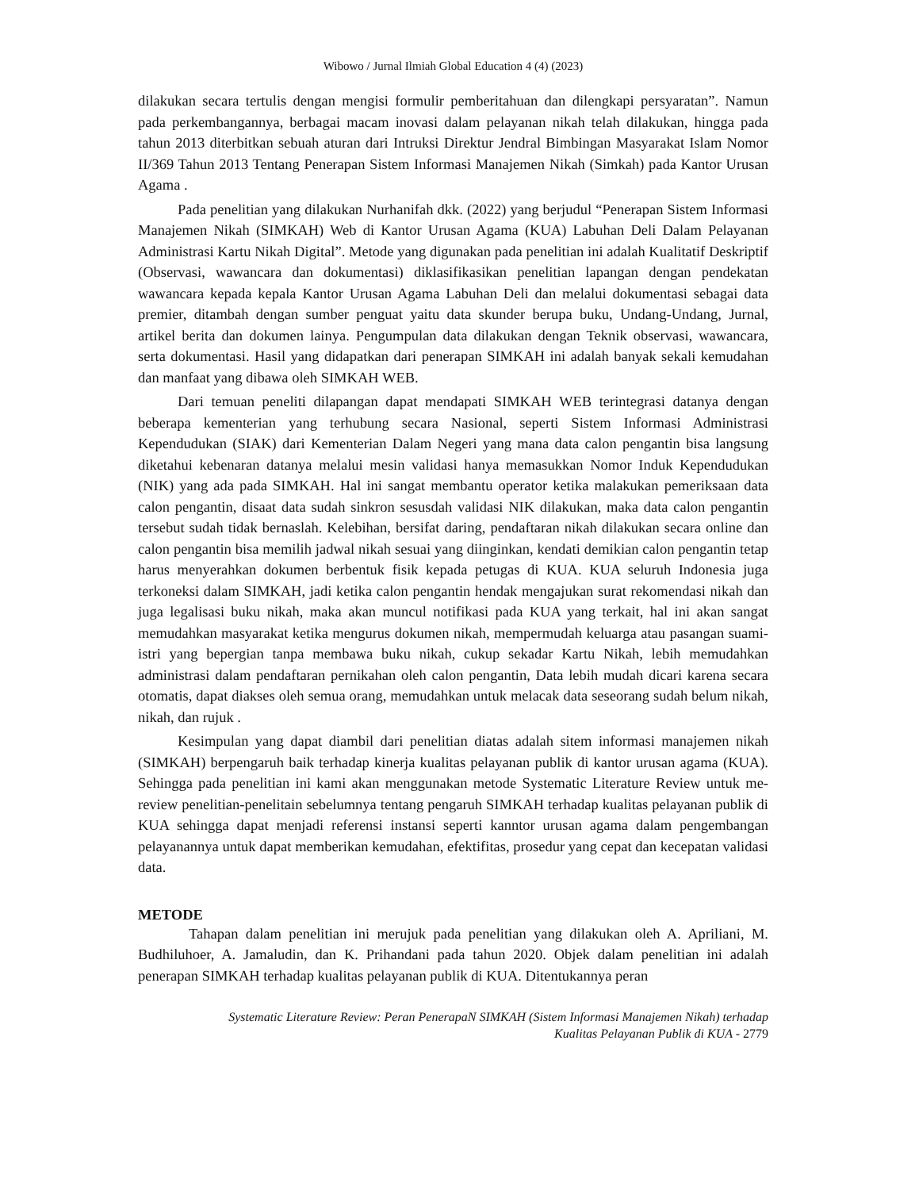Wibowo / Jurnal Ilmiah Global Education 4 (4) (2023)
dilakukan secara tertulis dengan mengisi formulir pemberitahuan dan dilengkapi persyaratan”. Namun pada perkembangannya, berbagai macam inovasi dalam pelayanan nikah telah dilakukan, hingga pada tahun 2013 diterbitkan sebuah aturan dari Intruksi Direktur Jendral Bimbingan Masyarakat Islam Nomor II/369 Tahun 2013 Tentang Penerapan Sistem Informasi Manajemen Nikah (Simkah) pada Kantor Urusan Agama .
Pada penelitian yang dilakukan Nurhanifah dkk. (2022) yang berjudul “Penerapan Sistem Informasi Manajemen Nikah (SIMKAH) Web di Kantor Urusan Agama (KUA) Labuhan Deli Dalam Pelayanan Administrasi Kartu Nikah Digital”. Metode yang digunakan pada penelitian ini adalah Kualitatif Deskriptif (Observasi, wawancara dan dokumentasi) diklasifikasikan penelitian lapangan dengan pendekatan wawancara kepada kepala Kantor Urusan Agama Labuhan Deli dan melalui dokumentasi sebagai data premier, ditambah dengan sumber penguat yaitu data skunder berupa buku, Undang-Undang, Jurnal, artikel berita dan dokumen lainya. Pengumpulan data dilakukan dengan Teknik observasi, wawancara, serta dokumentasi. Hasil yang didapatkan dari penerapan SIMKAH ini adalah banyak sekali kemudahan dan manfaat yang dibawa oleh SIMKAH WEB.
Dari temuan peneliti dilapangan dapat mendapati SIMKAH WEB terintegrasi datanya dengan beberapa kementerian yang terhubung secara Nasional, seperti Sistem Informasi Administrasi Kependudukan (SIAK) dari Kementerian Dalam Negeri yang mana data calon pengantin bisa langsung diketahui kebenaran datanya melalui mesin validasi hanya memasukkan Nomor Induk Kependudukan (NIK) yang ada pada SIMKAH. Hal ini sangat membantu operator ketika malakukan pemeriksaan data calon pengantin, disaat data sudah sinkron sesusdah validasi NIK dilakukan, maka data calon pengantin tersebut sudah tidak bernaslah. Kelebihan, bersifat daring, pendaftaran nikah dilakukan secara online dan calon pengantin bisa memilih jadwal nikah sesuai yang diinginkan, kendati demikian calon pengantin tetap harus menyerahkan dokumen berbentuk fisik kepada petugas di KUA. KUA seluruh Indonesia juga terkoneksi dalam SIMKAH, jadi ketika calon pengantin hendak mengajukan surat rekomendasi nikah dan juga legalisasi buku nikah, maka akan muncul notifikasi pada KUA yang terkait, hal ini akan sangat memudahkan masyarakat ketika mengurus dokumen nikah, mempermudah keluarga atau pasangan suami-istri yang bepergian tanpa membawa buku nikah, cukup sekadar Kartu Nikah, lebih memudahkan administrasi dalam pendaftaran pernikahan oleh calon pengantin, Data lebih mudah dicari karena secara otomatis, dapat diakses oleh semua orang, memudahkan untuk melacak data seseorang sudah belum nikah, nikah, dan rujuk .
Kesimpulan yang dapat diambil dari penelitian diatas adalah sitem informasi manajemen nikah (SIMKAH) berpengaruh baik terhadap kinerja kualitas pelayanan publik di kantor urusan agama (KUA). Sehingga pada penelitian ini kami akan menggunakan metode Systematic Literature Review untuk me-review penelitian-penelitain sebelumnya tentang pengaruh SIMKAH terhadap kualitas pelayanan publik di KUA sehingga dapat menjadi referensi instansi seperti kanntor urusan agama dalam pengembangan pelayanannya untuk dapat memberikan kemudahan, efektifitas, prosedur yang cepat dan kecepatan validasi data.
METODE
Tahapan dalam penelitian ini merujuk pada penelitian yang dilakukan oleh A. Apriliani, M. Budhiluhoer, A. Jamaludin, dan K. Prihandani pada tahun 2020. Objek dalam penelitian ini adalah penerapan SIMKAH terhadap kualitas pelayanan publik di KUA. Ditentukannya peran
Systematic Literature Review: Peran PenerapaN SIMKAH (Sistem Informasi Manajemen Nikah) terhadap
Kualitas Pelayanan Publik di KUA - 2779